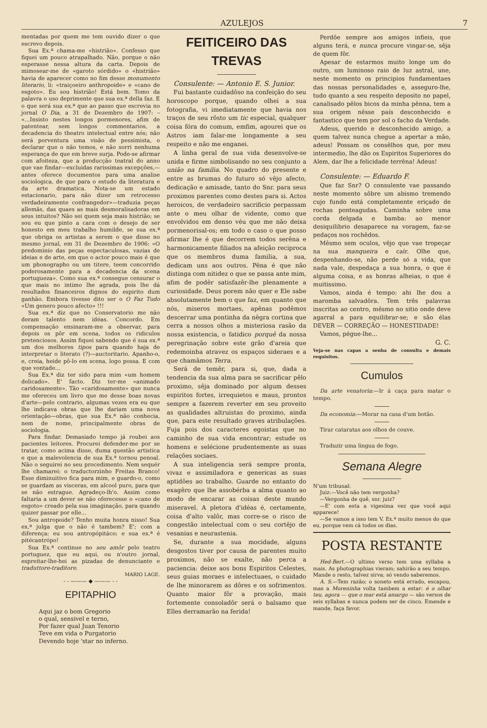AZULEJOS 7
mentadas por quem me tem ouvido dizer o que escrevo depois.
Sua Ex.ª chama-me «histrião». Confesso que fiquei um pouco atrapalhado. Não, porque o não esperasse nessa altura da carta. Depois de mimosear-me de «garoto sórdido» o «histrião» havia de aparecer como no fim desse monumento literario, li: «traiçoeiro anthropoide» e «cano de esgoto». Eu sou histrião! Está bem. Tomo da palavra o uso deprimente que sua ex.ª della faz. E o que será sua ex.ª que ao passo que escrevia no jornal O Dia, a 31 de Dezembro de 1907: – «...Insisto nestes longos pormenores, afim de patentear, sem longos commentarios, a decadencia do theatro intelectual entre nós; não será porventura uma visão de pessimista, o declarar que o não temos, e não sorri nenhuma esperança de que em breve surja. Pode-se afirmar com afoiteza, que a producção teatral do anno que vae findar—excluidas rarissimas excepções,—antes oferece documentos para uma analise sociologica, de que para o estudo da literatura e da arte dramatica. Nota-se um estado estacionario, para não dizer um retrocesso verdadeiramente confrangedor»—traduzia peças allemãs, das quaes as mais desmoralisadoras em seus intuitos? Não sei quem seja mais histrião; se sou eu que pinto a cara com o desejo de ser honesto em meu trabalho humilde, se sua ex.ª que obriga os artistas a serem o que disse no mesmo jornal, em 31 de Dezembro de 1906: «O predominio das peças espectaculosas, vazias de ideias e de arte, em que o actor pouco mais é que um phonographo ou um titere, teem concorrido poderosamente para a decadencia da scena portugueza». Como sua ex.ª consegue censurar o que mais no intimo lhe agrada, pois lhe dá resultados financeiros dignos do espirito dum ganhão. Embora tivesse dito ser o O Faz Tudo «Um genero pouco afecto» !!!
Sua ex.ª diz que no Conservatorio me não deram talento nem idéas. Concordo. Em compensação ensinaram-me a observar, para depois os pôr em scena, todos os ridiculos pretenciosos. Assim fiquei sabendo que é sua ex.ª um dos melhores tipos para quando haja de interpretar o literato (?)—auctoritario. Apanho-o, e, creia, heide pô-lo em scena, logo possa. E com que vontade...
Sua Ex.ª diz ter sido para mim «um homem delicado». E' facto. Diz ter-me «animado caridosamente». Tão «caridosamente» que nunca me ofereceu um livro que me desse boas novas d'arte—pelo contrario, algumas vezes era eu que lhe indicava obras que lhe dariam uma nova orientação—obras, que sua Ex.ª não conhecia, nem de nome, principalmente obras de sociologia.
Para findar. Demasiado tempo já roubei aos pacientes leitores. Procurei defender-me por se tratar, como acima disse, duma questão artistica e que a malevolencia de sua Ex.ª tornou penoal. Não o seguirei no seu procedimento. Nem sequér lhe chamarei: o traductorzinho Freitas Branco! Esse diminuitivo fica para mim, e guardo-o, como se guardam as visceras, em alcool puro, para que se não estrague. Agradeço-lh'o. Assim como faltaria a um dever se não oferecesse o «cano de esgoto» creado pela sua imaginação, para quando quizer passar por elle...
Sou antropoide? Tenho muita honra nisso! Sua ex,ª julga que o não é tambem? E'; com a diferença: eu sou antropópitáco; e sua ex.ª é pitécantrópo!
Sua Ex.ª continue no seu amôr pelo teatro portuguez, que eu aqui, ou n'outro jornal, espreitar-lhe-hei as pizadas de denunciante e traduttore-traditore.
MARIO LAGE.
- - ——— ◆ ——— - -
EPITAPHIO
Aqui jaz o bom Gregorio
o qual, sensivel e terno,
Por fazer qual Juan Tenorio
Teve em vida o Purgatorio
Devendo hoje 'star no inferno.
FEITICEIRO DAS TREVAS
Consulente: — Antonio E. S. Junior.
Fui bastante cuidadôso na confeição do seu horoscopo porque, quando olhei a sua fotografia, vi imediatamente que havia nos traços de seu rôsto um tic especial, qualquer coisa fóra do comum, emfim, agourei que os Astros iam falar-me longamente a seu respeito e não me enganei.
A linha geral de sua vida desenvolve-se unida e firme simbolisando no seu conjunto a união na familia. No quadro do presente e entre as brumas do futuro só vêjo afecto, dedicação e amisade, tanto do Snr. para seus proximos parentes como destes para si. Actos heroicos, de verdadeiro sacrificio perpassam ante o meu olhar de vidente, como que envolvidos em denso véu que me não deixa pormenorisal-os; em todo o caso o que posso afirmar lhe é que decorrem todos serêna e harmonicamente filiados na afeição reciproca que os membros duma familia, a sua, dedicam uns aos outros. Pêna é que não distinga com nitidez o que se passa ante mim, afim de podêr satisfazêr-lhe plenamente a curiosidade. Deus porem não quer e Ele sabe absolutamente bem o que faz, em quanto que nós, miseros mortaes, apênas podêmos descerrar uma pontinha da nêgra cortina que cerra a nossos olhos a misteriosa rasão da nossa existencia, o fatidico porquê da nossa peregrinação sobre este grão d'areia que redemoinha atravez os espaços sideraes e a que chamâmos Terra.
Será de temêr, para si, que, dada a tendencia da sua alma para se sacrificar pêlo proximo, sêja dominado por algum desses espiritos fortes, irrequietos e maus, prontos sempre a fazerem reverter em seu proveito as qualidades altruistas do proximo, ainda que, para este resultado graves atribulações. Fuja pois dos caracteres egoistas que no caminho de sua vida encontrar; estude os homens e selécione prudentemente as suas relações sociaes.
A sua inteligencia será sempre pronta, vivaz e assimiladora e genericas as suas aptidões ao trabalho. Guarde no entanto do exagêro que lhe assobérba a alma quanto ao modo de encarar as coisas deste mundo miseravel. A pletora d'idéas é, certamente, coisa d'alto valôr, mas corre-se o risco de congestão intelectual com o seu cortêjo de vesanias e neurastenia.
Se, durante a sua mocidade, alguns desgostos tiver por causa de parentes muito proximos, não se exalte, não perca a paciencia: deixe aos bons Espiritos Celestes, seus guias moraes e intelectuaes, o cuidado de lhe minorarem as dôres e os sofrimentos. Quanto maior fôr a provação, mais fortemente consoladôr será o balsamo que Elles derramarão na ferida!
Perdôe sempre aos amigos infieis, que alguns terá, e nunca procure vingar-se, sêja de quem fôr.
Apesar de estarmos muito longe um do outro, um luminoso raio de luz astral, une, neste momento os principios fundamentaes das nossas personalidades e, asseguro-lhe, tudo quanto a seu respeito deposito no papel, canalisado pêlos bicos da minha pênna, tem a sua origem nêsse país desconhecido e fantastico que tem por sol o facho da Verdade.
Adeus, querido e desconhecido amigo, a quem talvez nunca chegue a apertar a mão, adeus! Possam os consêlhos que, por meu intermedio, lhe dão os Espiritos Superiores do Alem, dar lhe a felicidade terrêna! Adeus!
Consulente: — Eduardo F.
Que faz Snr? O consulente vae passando neste momento sôbre um abismo tremendo cujo fundo está completamente eriçado de rochas ponteagudas. Caminha sobre uma corda delgada e bamba: ao menor desiquilibrio desaparece na voragem, faz-se pedaços nos rochêdos.
Mêsmo sem oculos, vêjo que vae tropeçar na sua manqueira e caír. Olhe que, despenhando-se, não perde só a vida, que nada vale, despedaça a sua honra, o que é alguma coisa, e as honras alheias, o que é muitissimo.
Vamos, ainda é tempo: ahi lhe dou a maromba salvadôra. Tem três palavras inscritas ao centro, mêsmo no sitio onde deve agarral a para equilibrar-se; e são élas DEVER — CORREÇÃO — HONESTIDADE!
Vamos, pégue-lhe...
G. C.
Veja-se nas capas a senha de consulta e demais requisitos.
Cumulos
Da arte venatoria:—Ir á caça para matar o tempo.
Da economia:—Morar na casa d'um botão.
Tirar cataratas aos olhos de couve.
Traduzir uma lingua de fogo.
Semana Alegre
N'um tribunal:
Juiz:—Você não tem vergonha?
—Vergonha de quê, snr. juiz?
—E' com esta a vigesima vez que você aqui apparece!
—Se vamos a isso tem V. Ex.ª muito menos do que eu, porque vem cá todos os dias.
POSTA RESTANTE
Hed-Bert.—O ultimo verso tem uma syllaba a mais. As photographias vieram; sahirão a seu tempo. Mande o resto, talvez sirva; só vendo saberemos.
A. S.—Tem razão; o soneto está errado, escapou, mas a Moreninha volta tambem a estar: é o olhar teu, agora — que o mar está amargo — são versos de seis syllabas e nunca podem ser de cinco. Emende e mande, faça favor.